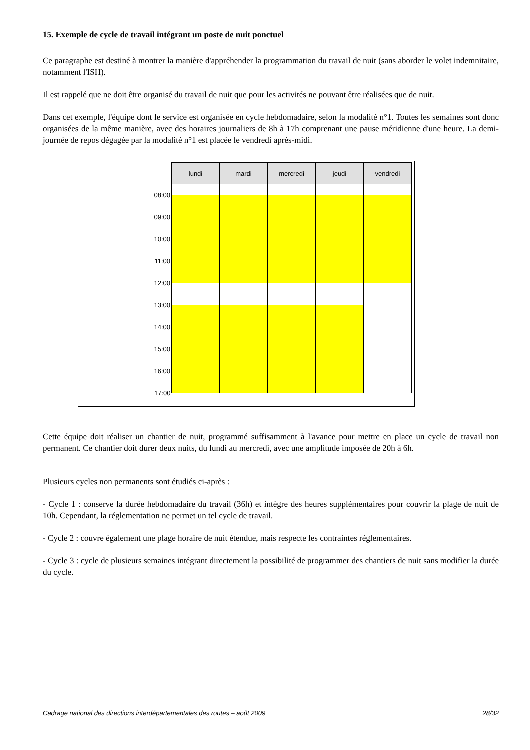15. Exemple de cycle de travail intégrant un poste de nuit ponctuel
Ce paragraphe est destiné à montrer la manière d'appréhender la programmation du travail de nuit (sans aborder le volet indemnitaire, notamment l'ISH).
Il est rappelé que ne doit être organisé du travail de nuit que pour les activités ne pouvant être réalisées que de nuit.
Dans cet exemple, l'équipe dont le service est organisée en cycle hebdomadaire, selon la modalité n°1. Toutes les semaines sont donc organisées de la même manière, avec des horaires journaliers de 8h à 17h comprenant une pause méridienne d'une heure. La demi-journée de repos dégagée par la modalité n°1 est placée le vendredi après-midi.
| | lundi | mardi | mercredi | jeudi | vendredi |
| 08:00 | | | | | |
| 09:00 | | | | | |
| 10:00 | | | | | |
| 11:00 | | | | | |
| 12:00 | | | | | |
| 13:00 | | | | | |
| 14:00 | | | | | |
| 15:00 | | | | | |
| 16:00 | | | | | |
| 17:00 | | | | | |
Cette équipe doit réaliser un chantier de nuit, programmé suffisamment à l'avance pour mettre en place un cycle de travail non permanent. Ce chantier doit durer deux nuits, du lundi au mercredi, avec une amplitude imposée de 20h à 6h.
Plusieurs cycles non permanents sont étudiés ci-après :
- Cycle 1 : conserve la durée hebdomadaire du travail (36h) et intègre des heures supplémentaires pour couvrir la plage de nuit de 10h. Cependant, la réglementation ne permet un tel cycle de travail.
- Cycle 2 : couvre également une plage horaire de nuit étendue, mais respecte les contraintes réglementaires.
- Cycle 3 : cycle de plusieurs semaines intégrant directement la possibilité de programmer des chantiers de nuit sans modifier la durée du cycle.
Cadrage national des directions interdépartementales des routes – août 2009 28/32